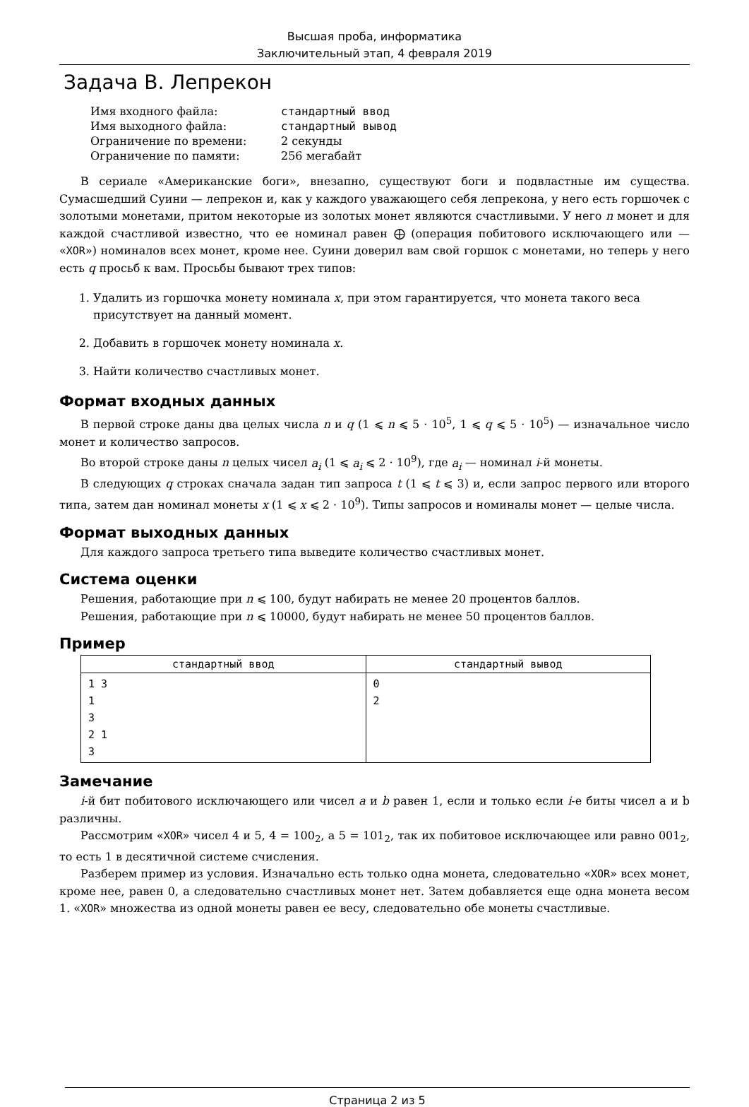Высшая проба, информатика
Заключительный этап, 4 февраля 2019
Задача B. Лепрекон
| Имя входного файла: | стандартный ввод |
| Имя выходного файла: | стандартный вывод |
| Ограничение по времени: | 2 секунды |
| Ограничение по памяти: | 256 мегабайт |
В сериале «Американские боги», внезапно, существуют боги и подвластные им существа. Сумасшедший Суини — лепрекон и, как у каждого уважающего себя лепрекона, у него есть горшочек с золотыми монетами, притом некоторые из золотых монет являются счастливыми. У него n монет и для каждой счастливой известно, что ее номинал равен ⨁ (операция побитового исключающего или — «XOR») номиналов всех монет, кроме нее. Суини доверил вам свой горшок с монетами, но теперь у него есть q просьб к вам. Просьбы бывают трех типов:
1. Удалить из горшочка монету номинала x, при этом гарантируется, что монета такого веса присутствует на данный момент.
2. Добавить в горшочек монету номинала x.
3. Найти количество счастливых монет.
Формат входных данных
В первой строке даны два целых числа n и q (1 ⩽ n ⩽ 5 · 10<sup>5</sup>, 1 ⩽ q ⩽ 5 · 10<sup>5</sup>) — изначальное число монет и количество запросов.
Во второй строке даны n целых чисел a<sub>i</sub> (1 ⩽ a<sub>i</sub> ⩽ 2 · 10<sup>9</sup>), где a<sub>i</sub> — номинал i-й монеты.
В следующих q строках сначала задан тип запроса t (1 ⩽ t ⩽ 3) и, если запрос первого или второго типа, затем дан номинал монеты x (1 ⩽ x ⩽ 2 · 10<sup>9</sup>). Типы запросов и номиналы монет — целые числа.
Формат выходных данных
Для каждого запроса третьего типа выведите количество счастливых монет.
Система оценки
Решения, работающие при n ⩽ 100, будут набирать не менее 20 процентов баллов.
Решения, работающие при n ⩽ 10000, будут набирать не менее 50 процентов баллов.
Пример
| стандартный ввод | стандартный вывод |
| --- | --- |
| 1 3 1 3 2 1 3 | 0 2 |
Замечание
i-й бит побитового исключающего или чисел a и b равен 1, если и только если i-е биты чисел a и b различны.
Рассмотрим «XOR» чисел 4 и 5, 4 = 100<sub>2</sub>, а 5 = 101<sub>2</sub>, так их побитовое исключающее или равно 001<sub>2</sub>, то есть 1 в десятичной системе счисления.
Разберем пример из условия. Изначально есть только одна монета, следовательно «XOR» всех монет, кроме нее, равен 0, а следовательно счастливых монет нет. Затем добавляется еще одна монета весом 1. «XOR» множества из одной монеты равен ее весу, следовательно обе монеты счастливые.
Страница 2 из 5